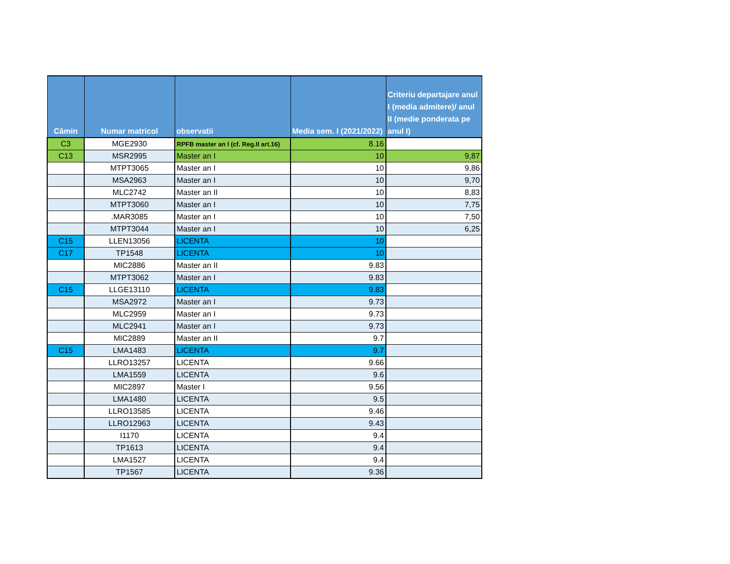| Cămin | Numar matricol | observatii | Media sem. I (2021/2022) | Criteriu departajare anul I (media admitere)/ anul II (medie ponderata pe anul I) |
| --- | --- | --- | --- | --- |
| C3 | MGE2930 | RPFB master an I (cf. Reg.II art.16) | 8.16 | |
| C13 | MSR2995 | Master an I | 10 | 9,87 |
| | MTPT3065 | Master an I | 10 | 9,86 |
| | MSA2963 | Master an I | 10 | 9,70 |
| | MLC2742 | Master an II | 10 | 8,83 |
| | MTPT3060 | Master an I | 10 | 7,75 |
| | .MAR3085 | Master an I | 10 | 7,50 |
| | MTPT3044 | Master an I | 10 | 6,25 |
| C15 | LLEN13056 | LICENTA | 10 | |
| C17 | TP1548 | LICENTA | 10 | |
| | MIC2886 | Master an II | 9.83 | |
| | MTPT3062 | Master an I | 9.83 | |
| C15 | LLGE13110 | LICENTA | 9.83 | |
| | MSA2972 | Master an I | 9.73 | |
| | MLC2959 | Master an I | 9.73 | |
| | MLC2941 | Master an I | 9.73 | |
| | MIC2889 | Master an II | 9.7 | |
| C15 | LMA1483 | LICENTA | 9.7 | |
| | LLRO13257 | LICENTA | 9.66 | |
| | LMA1559 | LICENTA | 9.6 | |
| | MIC2897 | Master I | 9.56 | |
| | LMA1480 | LICENTA | 9.5 | |
| | LLRO13585 | LICENTA | 9.46 | |
| | LLRO12963 | LICENTA | 9.43 | |
| | I1170 | LICENTA | 9.4 | |
| | TP1613 | LICENTA | 9.4 | |
| | LMA1527 | LICENTA | 9.4 | |
| | TP1567 | LICENTA | 9.36 | |